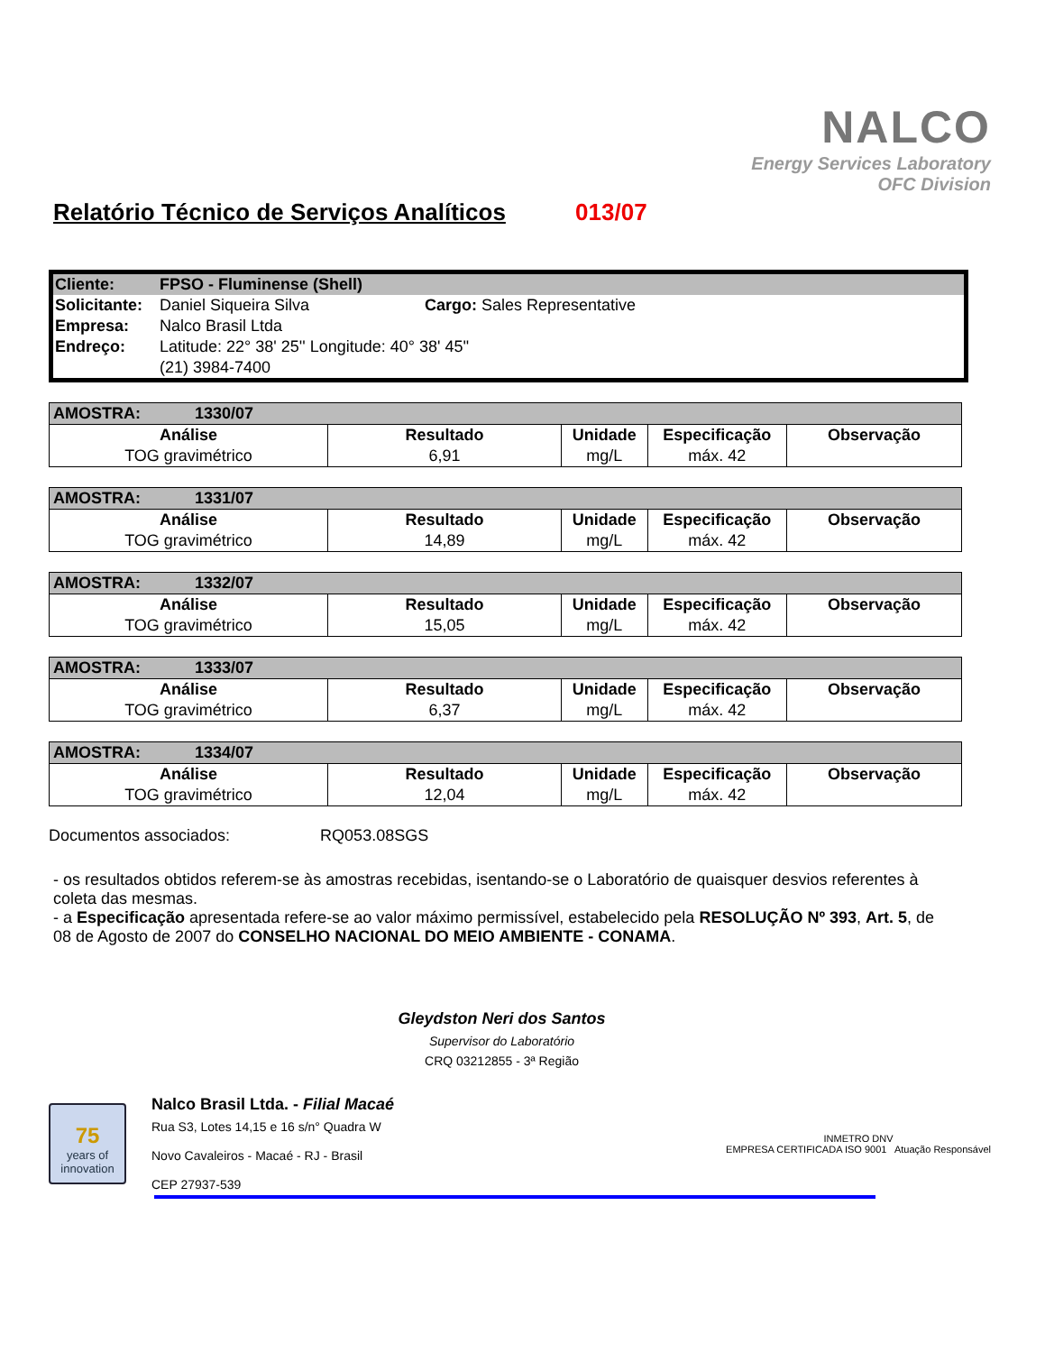NALCO
Energy Services Laboratory
OFC Division
Relatório Técnico de Serviços Analíticos 013/07
| Cliente: | FPSO - Fluminense (Shell) | |
| Solicitante: | Daniel Siqueira Silva | Cargo: Sales Representative |
| Empresa: | Nalco Brasil Ltda | |
| Endreço: | Latitude: 22° 38' 25'' Longitude: 40° 38' 45'' | |
| | (21) 3984-7400 | |
| AMOSTRA: 1330/07 | | | | |
| --- | --- | --- | --- | --- |
| Análise | Resultado | Unidade | Especificação | Observação |
| TOG gravimétrico | 6,91 | mg/L | máx. 42 | |
| AMOSTRA: 1331/07 | | | | |
| --- | --- | --- | --- | --- |
| Análise | Resultado | Unidade | Especificação | Observação |
| TOG gravimétrico | 14,89 | mg/L | máx. 42 | |
| AMOSTRA: 1332/07 | | | | |
| --- | --- | --- | --- | --- |
| Análise | Resultado | Unidade | Especificação | Observação |
| TOG gravimétrico | 15,05 | mg/L | máx. 42 | |
| AMOSTRA: 1333/07 | | | | |
| --- | --- | --- | --- | --- |
| Análise | Resultado | Unidade | Especificação | Observação |
| TOG gravimétrico | 6,37 | mg/L | máx. 42 | |
| AMOSTRA: 1334/07 | | | | |
| --- | --- | --- | --- | --- |
| Análise | Resultado | Unidade | Especificação | Observação |
| TOG gravimétrico | 12,04 | mg/L | máx. 42 | |
Documentos associados: RQ053.08SGS
- os resultados obtidos referem-se às amostras recebidas, isentando-se o Laboratório de quaisquer desvios referentes à coleta das mesmas.
- a Especificação apresentada refere-se ao valor máximo permissível, estabelecido pela RESOLUÇÃO Nº 393, Art. 5, de 08 de Agosto de 2007 do CONSELHO NACIONAL DO MEIO AMBIENTE - CONAMA.
Gleydston Neri dos Santos
Supervisor do Laboratório
CRQ 03212855 - 3ª Região
75
years of innovation
Nalco Brasil Ltda. - Filial Macaé
Rua S3, Lotes 14,15 e 16 s/n° Quadra W
Novo Cavaleiros - Macaé - RJ - Brasil
CEP 27937-539
INMETRO DNV
EMPRESA CERTIFICADA ISO 9001 Atuação Responsável